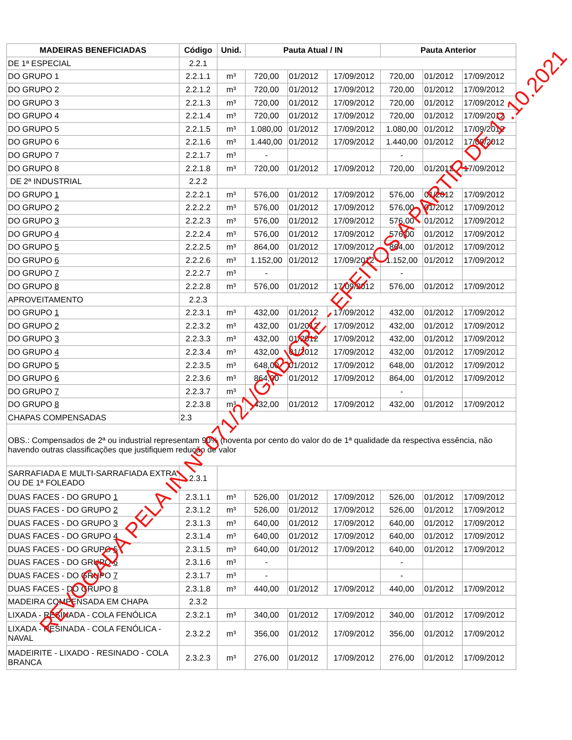| MADEIRAS BENEFICIADAS | Código | Unid. | Pauta Atual / IN | | | Pauta Anterior | | |
| --- | --- | --- | --- | --- | --- | --- | --- | --- |
| DE 1ª ESPECIAL | 2.2.1 | | | | | | | |
| DO GRUPO 1 | 2.2.1.1 | m³ | 720,00 | 01/2012 | 17/09/2012 | 720,00 | 01/2012 | 17/09/2012 |
| DO GRUPO 2 | 2.2.1.2 | m³ | 720,00 | 01/2012 | 17/09/2012 | 720,00 | 01/2012 | 17/09/2012 |
| DO GRUPO 3 | 2.2.1.3 | m³ | 720,00 | 01/2012 | 17/09/2012 | 720,00 | 01/2012 | 17/09/2012 |
| DO GRUPO 4 | 2.2.1.4 | m³ | 720,00 | 01/2012 | 17/09/2012 | 720,00 | 01/2012 | 17/09/2012 |
| DO GRUPO 5 | 2.2.1.5 | m³ | 1.080,00 | 01/2012 | 17/09/2012 | 1.080,00 | 01/2012 | 17/09/2012 |
| DO GRUPO 6 | 2.2.1.6 | m³ | 1.440,00 | 01/2012 | 17/09/2012 | 1.440,00 | 01/2012 | 17/09/2012 |
| DO GRUPO 7 | 2.2.1.7 | m³ | - | | | - | | |
| DO GRUPO 8 | 2.2.1.8 | m³ | 720,00 | 01/2012 | 17/09/2012 | 720,00 | 01/2012 | 17/09/2012 |
| DE 2ª INDUSTRIAL | 2.2.2 | | | | | | | |
| DO GRUPO 1 | 2.2.2.1 | m³ | 576,00 | 01/2012 | 17/09/2012 | 576,00 | 01/2012 | 17/09/2012 |
| DO GRUPO 2 | 2.2.2.2 | m³ | 576,00 | 01/2012 | 17/09/2012 | 576,00 | 01/2012 | 17/09/2012 |
| DO GRUPO 3 | 2.2.2.3 | m³ | 576,00 | 01/2012 | 17/09/2012 | 576,00 | 01/2012 | 17/09/2012 |
| DO GRUPO 4 | 2.2.2.4 | m³ | 576,00 | 01/2012 | 17/09/2012 | 576,00 | 01/2012 | 17/09/2012 |
| DO GRUPO 5 | 2.2.2.5 | m³ | 864,00 | 01/2012 | 17/09/2012 | 864,00 | 01/2012 | 17/09/2012 |
| DO GRUPO 6 | 2.2.2.6 | m³ | 1.152,00 | 01/2012 | 17/09/2012 | 1.152,00 | 01/2012 | 17/09/2012 |
| DO GRUPO 7 | 2.2.2.7 | m³ | - | | | - | | |
| DO GRUPO 8 | 2.2.2.8 | m³ | 576,00 | 01/2012 | 17/09/2012 | 576,00 | 01/2012 | 17/09/2012 |
| APROVEITAMENTO | 2.2.3 | | | | | | | |
| DO GRUPO 1 | 2.2.3.1 | m³ | 432,00 | 01/2012 | 17/09/2012 | 432,00 | 01/2012 | 17/09/2012 |
| DO GRUPO 2 | 2.2.3.2 | m³ | 432,00 | 01/2012 | 17/09/2012 | 432,00 | 01/2012 | 17/09/2012 |
| DO GRUPO 3 | 2.2.3.3 | m³ | 432,00 | 01/2012 | 17/09/2012 | 432,00 | 01/2012 | 17/09/2012 |
| DO GRUPO 4 | 2.2.3.4 | m³ | 432,00 | 01/2012 | 17/09/2012 | 432,00 | 01/2012 | 17/09/2012 |
| DO GRUPO 5 | 2.2.3.5 | m³ | 648,00 | 01/2012 | 17/09/2012 | 648,00 | 01/2012 | 17/09/2012 |
| DO GRUPO 6 | 2.2.3.6 | m³ | 864,00 | 01/2012 | 17/09/2012 | 864,00 | 01/2012 | 17/09/2012 |
| DO GRUPO 7 | 2.2.3.7 | m³ | - | | | - | | |
| DO GRUPO 8 | 2.2.3.8 | m³ | 432,00 | 01/2012 | 17/09/2012 | 432,00 | 01/2012 | 17/09/2012 |
| CHAPAS COMPENSADAS | 2.3 | | | | | | | |
| OBS.: Compensados de 2ª ou industrial representam 90% (noventa por cento do valor do de 1ª qualidade da respectiva essência, não havendo outras classificações que justifiquem redução de valor | | | | | | | | |
| SARRAFIADA E MULTI-SARRAFIADA EXTRA OU DE 1ª FOLEADO | 2.3.1 | | | | | | | |
| DUAS FACES - DO GRUPO 1 | 2.3.1.1 | m³ | 526,00 | 01/2012 | 17/09/2012 | 526,00 | 01/2012 | 17/09/2012 |
| DUAS FACES - DO GRUPO 2 | 2.3.1.2 | m³ | 526,00 | 01/2012 | 17/09/2012 | 526,00 | 01/2012 | 17/09/2012 |
| DUAS FACES - DO GRUPO 3 | 2.3.1.3 | m³ | 640,00 | 01/2012 | 17/09/2012 | 640,00 | 01/2012 | 17/09/2012 |
| DUAS FACES - DO GRUPO 4 | 2.3.1.4 | m³ | 640,00 | 01/2012 | 17/09/2012 | 640,00 | 01/2012 | 17/09/2012 |
| DUAS FACES - DO GRUPO 5 | 2.3.1.5 | m³ | 640,00 | 01/2012 | 17/09/2012 | 640,00 | 01/2012 | 17/09/2012 |
| DUAS FACES - DO GRUPO 6 | 2.3.1.6 | m³ | - | | | - | | |
| DUAS FACES - DO GRUPO 7 | 2.3.1.7 | m³ | - | | | - | | |
| DUAS FACES - DO GRUPO 8 | 2.3.1.8 | m³ | 440,00 | 01/2012 | 17/09/2012 | 440,00 | 01/2012 | 17/09/2012 |
| MADEIRA COMPENSADA EM CHAPA | 2.3.2 | | | | | | | |
| LIXADA - RESINADA - COLA FENÓLICA | 2.3.2.1 | m³ | 340,00 | 01/2012 | 17/09/2012 | 340,00 | 01/2012 | 17/09/2012 |
| LIXADA - RESINADA - COLA FENÓLICA - NAVAL | 2.3.2.2 | m³ | 356,00 | 01/2012 | 17/09/2012 | 356,00 | 01/2012 | 17/09/2012 |
| MADEIRITE - LIXADO - RESINADO - COLA BRANCA | 2.3.2.3 | m³ | 276,00 | 01/2012 | 17/09/2012 | 276,00 | 01/2012 | 17/09/2012 |
REVOGADA PELA IN Nº 071/21/GAB/CRE - EFEITOS A PARTIR DE 1º.10.2021